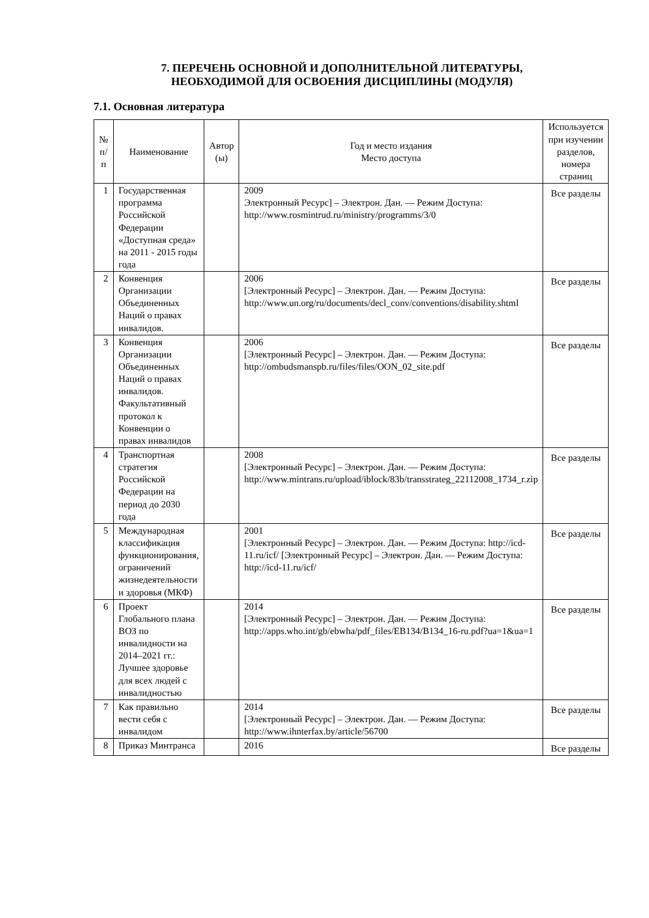7. ПЕРЕЧЕНЬ ОСНОВНОЙ И ДОПОЛНИТЕЛЬНОЙ ЛИТЕРАТУРЫ,
НЕОБХОДИМОЙ ДЛЯ ОСВОЕНИЯ ДИСЦИПЛИНЫ (МОДУЛЯ)
7.1. Основная литература
| № п/ п | Наименование | Автор (ы) | Год и место издания Место доступа | Используется при изучении разделов, номера страниц |
| --- | --- | --- | --- | --- |
| 1 | Государственная программа Российской Федерации «Доступная среда» на 2011 - 2015 годы года | | 2009 Электронный Ресурс] – Электрон. Дан. — Режим Доступа: http://www.rosmintrud.ru/ministry/programms/3/0 | Все разделы |
| 2 | Конвенция Организации Объединенных Наций о правах инвалидов. | | 2006 [Электронный Ресурс] – Электрон. Дан. — Режим Доступа: http://www.un.org/ru/documents/decl_conv/conventions/disability.shtml | Все разделы |
| 3 | Конвенция Организации Объединенных Наций о правах инвалидов. Факультативный протокол к Конвенции о правах инвалидов | | 2006 [Электронный Ресурс] – Электрон. Дан. — Режим Доступа: http://ombudsmanspb.ru/files/files/OON_02_site.pdf | Все разделы |
| 4 | Транспортная стратегия Российской Федерации на период до 2030 года | | 2008 [Электронный Ресурс] – Электрон. Дан. — Режим Доступа: http://www.mintrans.ru/upload/iblock/83b/transstrateg_22112008_1734_r.zip | Все разделы |
| 5 | Международная классификация функционирования, ограничений жизнедеятельности и здоровья (МКФ) | | 2001 [Электронный Ресурс] – Электрон. Дан. — Режим Доступа: http://icd-11.ru/icf/ [Электронный Ресурс] – Электрон. Дан. — Режим Доступа: http://icd-11.ru/icf/ | Все разделы |
| 6 | Проект Глобального плана ВОЗ по инвалидности на 2014–2021 гг.: Лучшее здоровье для всех людей с инвалидностью | | 2014 [Электронный Ресурс] – Электрон. Дан. — Режим Доступа: http://apps.who.int/gb/ebwha/pdf_files/EB134/B134_16-ru.pdf?ua=1&ua=1 | Все разделы |
| 7 | Как правильно вести себя с инвалидом | | 2014 [Электронный Ресурс] – Электрон. Дан. — Режим Доступа: http://www.ihnterfax.by/article/56700 | Все разделы |
| 8 | Приказ Минтранса | | 2016 | Все разделы |